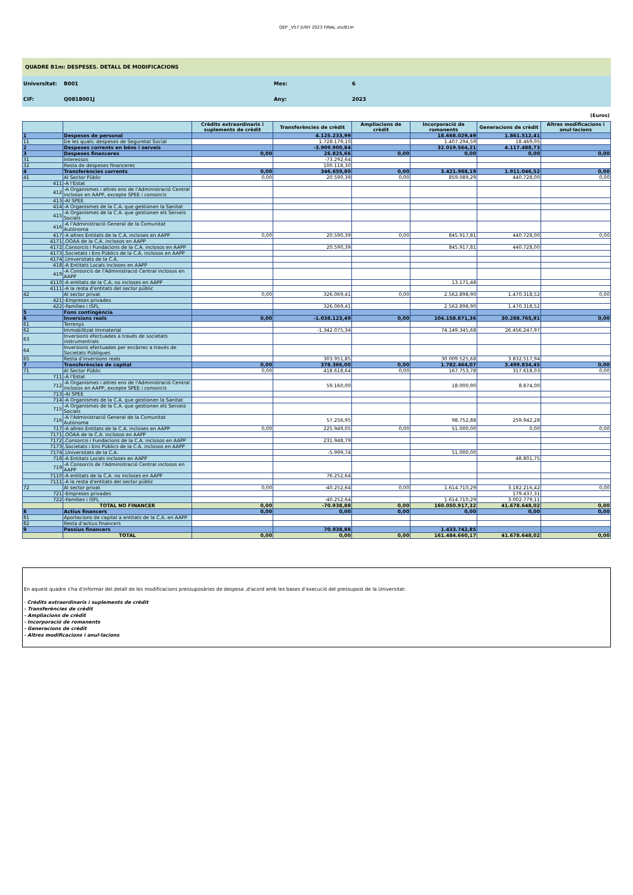QEP _V57 JUNY 2023 FINAL.xls/B1m
QUADRE B1m: DESPESES. DETALL DE MODIFICACIONS
Universitat: B001 Mes: 6
CIF: Q0818001J Any: 2023
(Euros)
| | | Crèdits extraordinaris i suplements de crèdit | Transferències de crèdit | Ampliacions de crèdit | Incorporació de romanents | Generacions de crèdit | Altres modificacions i anul·lacions |
| --- | --- | --- | --- | --- | --- | --- | --- |
| 1 | Despeses de personal | | 4.125.233,99 | | 18.668.029,49 | 1.861.512,41 | |
| 11 | De les quals: despeses de Seguretat Social | | 1.728.179,10 | | 1.407.294,59 | 18.469,05 | |
| 2 | Despeses corrents en béns i serveis | | -3.909.900,84 | | 32.019.564,21 | 4.117.488,73 | |
| 3 | Despeses financeres | 0,00 | 26.825,66 | 0,00 | 0,00 | 0,00 | 0,00 |
| 31 | Interessos | | -73.292,64 | | | | |
| 32 | Resta de despeses financeres | | 100.118,30 | | | | |
| 4 | Transferències corrents | 0,00 | 346.659,80 | 0,00 | 3.421.988,19 | 1.911.046,52 | 0,00 |
| 41 | Al Sector Públic | 0,00 | 20.590,39 | 0,00 | 859.089,29 | 440.728,00 | 0,00 |
| 411 | -A l'Estat | | | | | | |
| 412 | -A Organismes i altres ens de l'Administració Central inclosos en AAPP, excepte SPEE i consorcis | | | | | | |
| 413 | -Al SPEE | | | | | | |
| 414 | -A Organismes de la C.A. que gestionen la Sanitat | | | | | | |
| 415 | -A Organismes de la C.A. que gestionen els Serveis Socials | | | | | | |
| 416 | -A l'Administració General de la Comunitat Autònoma | | | | | | |
| 417 | -A altres Entitats de la C.A. incloses en AAPP | 0,00 | 20.590,39 | 0,00 | 845.917,81 | 440.728,00 | 0,00 |
| 4171 | .OOAA de la C.A. inclosos en AAPP | | | | | | |
| 4172 | .Consorcis i Fundacions de la C.A. inclosos en AAPP | | 20.590,39 | | 845.917,81 | 440.728,00 | |
| 4173 | .Societats i Ens Públics de la C.A. inclosos en AAPP | | | | | | |
| 4174 | .Universitats de la C.A. | | | | | | |
| 418 | -A Entitats Locals incloses en AAPP | | | | | | |
| 419 | -A Consorcis de l'Administració Central inclosos en AAPP | | | | | | |
| 4110 | -A entitats de la C.A. no incloses en AAPP | | | | 13.171,48 | | |
| 4111 | -A la resta d'entitats del sector públic | | | | | | |
| 42 | Al sector privat | 0,00 | 326.069,41 | 0,00 | 2.562.898,90 | 1.470.318,52 | 0,00 |
| 421 | -Empreses privades | | | | | | |
| 422 | -Famílies i ISFL | | 326.069,41 | | 2.562.898,90 | 1.470.318,52 | |
| 5 | Fons contingència | | | | | | |
| 6 | Inversions reals | 0,00 | -1.038.123,49 | 0,00 | 104.158.871,36 | 30.288.765,91 | 0,00 |
| 61 | Terrenys | | | | | | |
| 62 | Immobilitzat Immaterial | | -1.342.075,34 | | 74.149.345,68 | 26.456.247,97 | |
| 63 | Inversions efectuades a través de societats instrumentrals | | | | | | |
| 64 | Inversions efectuades per encàrrec a través de Societats Públiques | | | | | | |
| 65 | Resta d'inversions reals | | 303.951,85 | | 30.009.525,68 | 3.832.517,94 | |
| 7 | Transferències de capital | 0,00 | 378.366,00 | 0,00 | 1.782.464,07 | 3.499.834,45 | 0,00 |
| 71 | Al Sector Públic | 0,00 | 418.618,64 | 0,00 | 167.753,78 | 317.618,03 | 0,00 |
| 711 | -A l'Estat | | | | | | |
| 712 | -A Organismes i altres ens de l'Administració Central inclosos en AAPP, excepte SPEE i consorcis | | 59.160,00 | | 18.000,90 | 8.874,00 | |
| 713 | -Al SPEE | | | | | | |
| 714 | -A Organismes de la C.A. que gestionen la Sanitat | | | | | | |
| 715 | -A Organismes de la C.A. que gestionen els Serveis Socials | | | | | | |
| 716 | -A l'Administració General de la Comunitat Autònoma | | 57.256,95 | | 98.752,88 | 259.942,28 | |
| 717 | -A altres Entitats de la C.A. incloses en AAPP | 0,00 | 225.949,05 | 0,00 | 51.000,00 | 0,00 | 0,00 |
| 7171 | .OOAA de la C.A. inclosos en AAPP | | | | | | |
| 7172 | .Consorcis i Fundacions de la C.A. inclosos en AAPP | | 231.948,79 | | | | |
| 7173 | .Societats i Ens Públics de la C.A. inclosos en AAPP | | | | | | |
| 7174 | .Universitats de la C.A. | | -5.999,74 | | 51.000,00 | | |
| 718 | -A Entitats Locals incloses en AAPP | | | | | 48.801,75 | |
| 719 | -A Consorcis de l'Administració Central inclosos en AAPP | | | | | | |
| 7110 | -A entitats de la C.A. no incloses en AAPP | | 76.252,64 | | | | |
| 7111 | -A la resta d'entitats del sector públic | | | | | | |
| 72 | Al sector privat | 0,00 | -40.252,64 | 0,00 | 1.614.710,29 | 3.182.216,42 | 0,00 |
| 721 | -Empreses privades | | | | | 179.437,31 | |
| 722 | -Famílies i ISFL | | -40.252,64 | | 1.614.710,29 | 3.002.779,11 | |
| | TOTAL NO FINANCER | 0,00 | -70.938,88 | 0,00 | 160.050.917,32 | 41.678.648,02 | 0,00 |
| 8 | Actius financers | 0,00 | 0,00 | 0,00 | 0,00 | 0,00 | 0,00 |
| 81 | Aportacions de capital a entitats de la C.A. en AAPP | | | | | | |
| 82 | Resta d'actius financers | | | | | | |
| 9 | Passius financers | | 70.938,88 | | 1.433.742,85 | | |
| | TOTAL | 0,00 | 0,00 | 0,00 | 161.484.660,17 | 41.678.648,02 | 0,00 |
En aquest quadre s'ha d'informar del detall de les modificacions pressuposàries de despesa ,d'acord amb les bases d'execució del pressupost de la Universitat:
- Crèdits extraordinaris i suplements de crèdit
- Transferències de crèdit
- Ampliacions de crèdit
- Incorporació de romanents
- Generacions de crèdit
- Altres modificacions i anul·lacions